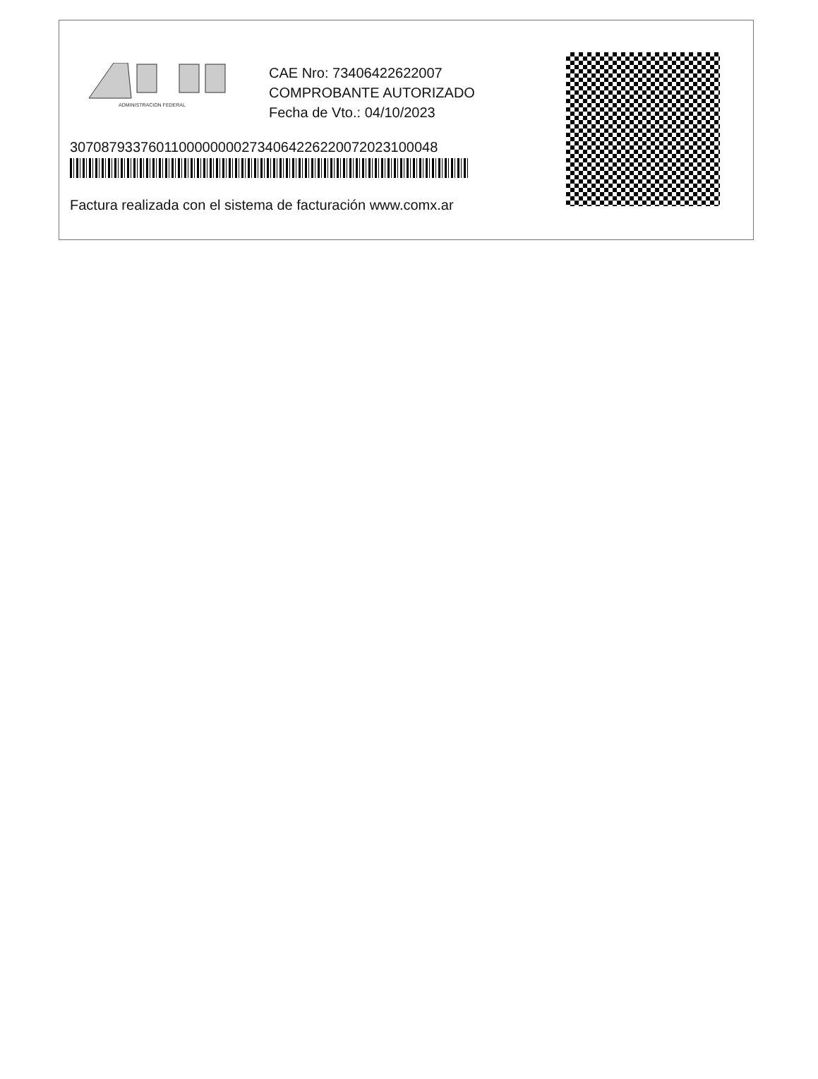ADMINISTRACION FEDERAL
CAE Nro: 73406422622007
COMPROBANTE AUTORIZADO
Fecha de Vto.: 04/10/2023
30708793376011000000002734064226220072023100048
Factura realizada con el sistema de facturación www.comx.ar